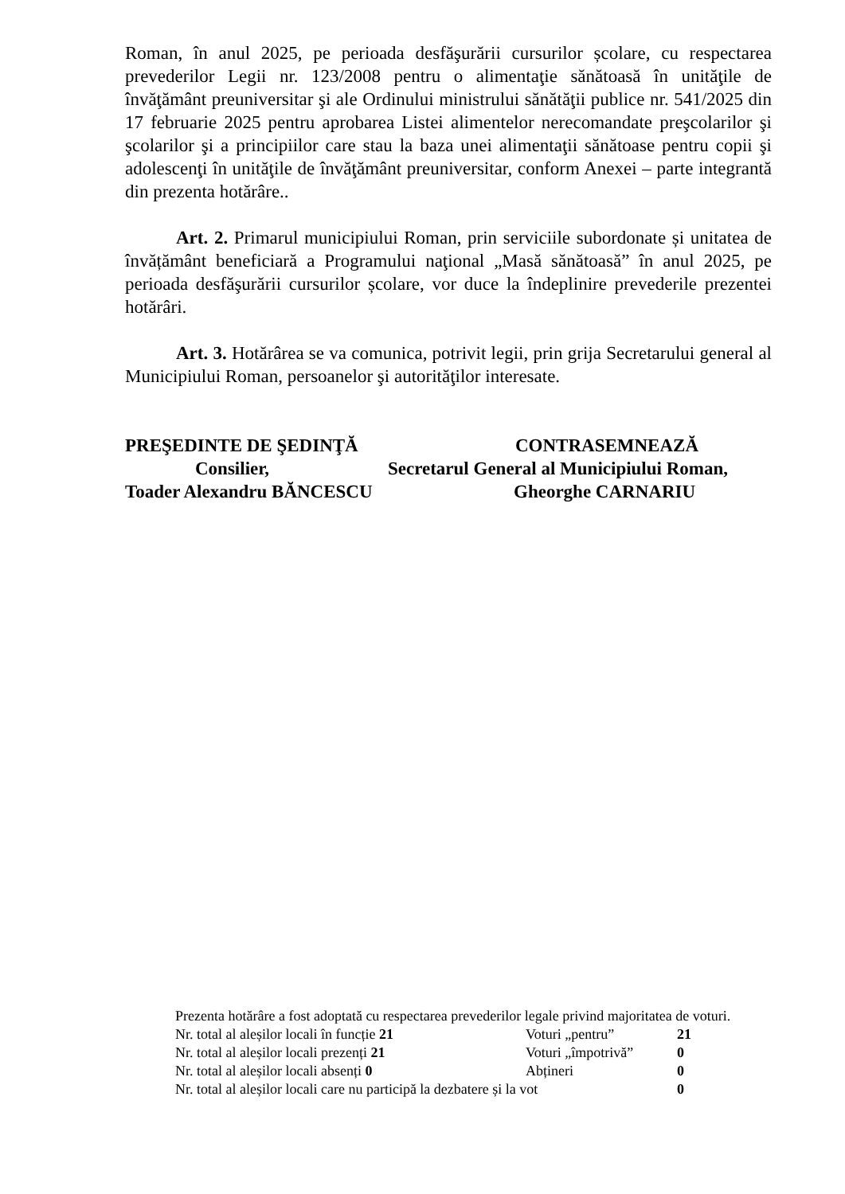Roman, în anul 2025, pe perioada desfăşurării cursurilor școlare, cu respectarea prevederilor Legii nr. 123/2008 pentru o alimentaţie sănătoasă în unităţile de învăţământ preuniversitar şi ale Ordinului ministrului sănătăţii publice nr. 541/2025 din 17 februarie 2025 pentru aprobarea Listei alimentelor nerecomandate preşcolarilor şi şcolarilor şi a principiilor care stau la baza unei alimentaţii sănătoase pentru copii şi adolescenţi în unităţile de învăţământ preuniversitar, conform Anexei – parte integrantă din prezenta hotărâre..
Art. 2. Primarul municipiului Roman, prin serviciile subordonate și unitatea de învățământ beneficiară a Programului naţional „Masă sănătoasă” în anul 2025, pe perioada desfăşurării cursurilor școlare, vor duce la îndeplinire prevederile prezentei hotărâri.
Art. 3. Hotărârea se va comunica, potrivit legii, prin grija Secretarului general al Municipiului Roman, persoanelor şi autorităţilor interesate.
PREŞEDINTE DE ŞEDINŢĂ
Consilier,
Toader Alexandru BĂNCESCU
CONTRASEMNEAZĂ
Secretarul General al Municipiului Roman,
Gheorghe CARNARIU
Prezenta hotărâre a fost adoptată cu respectarea prevederilor legale privind majoritatea de voturi.
Nr. total al aleșilor locali în funcție 21 Voturi „pentru” 21
Nr. total al aleșilor locali prezenți 21 Voturi „împotrivă” 0
Nr. total al aleșilor locali absenți 0 Abțineri 0
Nr. total al aleșilor locali care nu participă la dezbatere și la vot 0